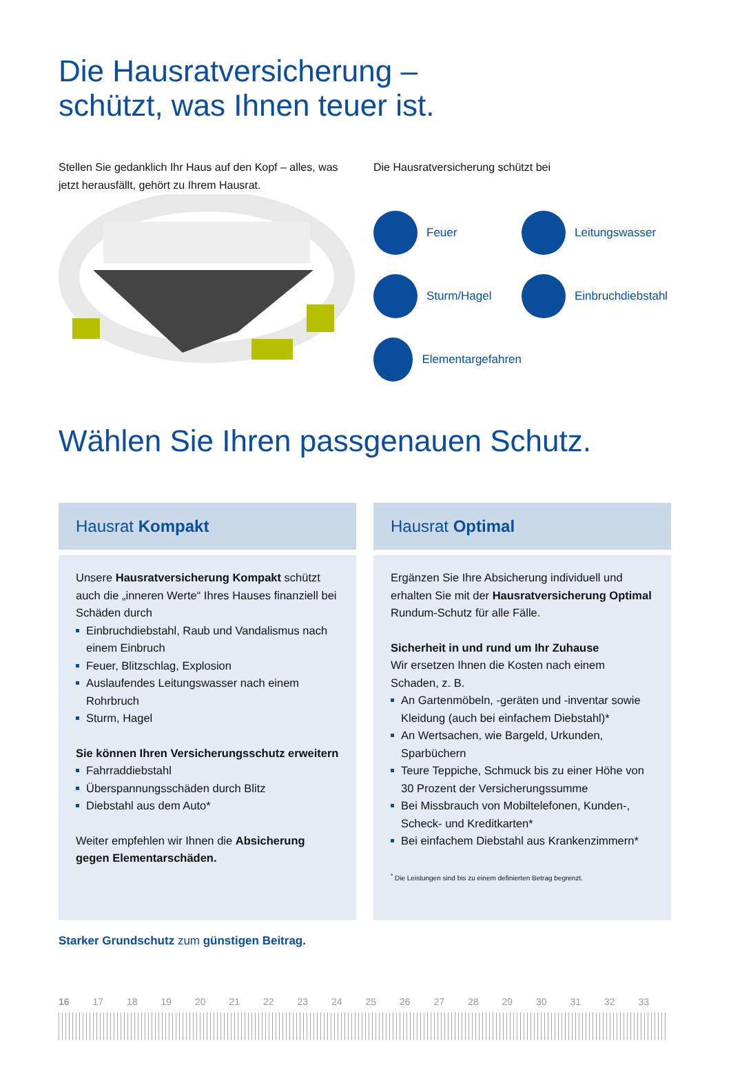Die Hausratversicherung –
schützt, was Ihnen teuer ist.
Stellen Sie gedanklich Ihr Haus auf den Kopf – alles, was jetzt herausfällt, gehört zu Ihrem Hausrat.
Die Hausratversicherung schützt bei
Feuer
Leitungswasser
Sturm/Hagel
Einbruchdiebstahl
Elementargefahren
Wählen Sie Ihren passgenauen Schutz.
Hausrat Kompakt
Unsere Hausratversicherung Kompakt schützt auch die „inneren Werte“ Ihres Hauses finanziell bei Schäden durch
Einbruchdiebstahl, Raub und Vandalismus nach einem Einbruch
Feuer, Blitzschlag, Explosion
Auslaufendes Leitungswasser nach einem Rohrbruch
Sturm, Hagel
Sie können Ihren Versicherungsschutz erweitern
Fahrraddiebstahl
Überspannungsschäden durch Blitz
Diebstahl aus dem Auto*
Weiter empfehlen wir Ihnen die Absicherung gegen Elementarschäden.
Hausrat Optimal
Ergänzen Sie Ihre Absicherung individuell und erhalten Sie mit der Hausratversicherung Optimal Rundum-Schutz für alle Fälle.
Sicherheit in und rund um Ihr Zuhause
Wir ersetzen Ihnen die Kosten nach einem Schaden, z. B.
An Gartenmöbeln, -geräten und -inventar sowie Kleidung (auch bei einfachem Diebstahl)*
An Wertsachen, wie Bargeld, Urkunden, Sparbüchern
Teure Teppiche, Schmuck bis zu einer Höhe von 30 Prozent der Versicherungssumme
Bei Missbrauch von Mobiltelefonen, Kunden-, Scheck- und Kreditkarten*
Bei einfachem Diebstahl aus Krankenzimmern*
<sup>*</sup> Die Leistungen sind bis zu einem definierten Betrag begrenzt.
Starker Grundschutz zum günstigen Beitrag.
16 17 18 19 20 21 22 23 24 25 26 27 28 29 30 31 32 33